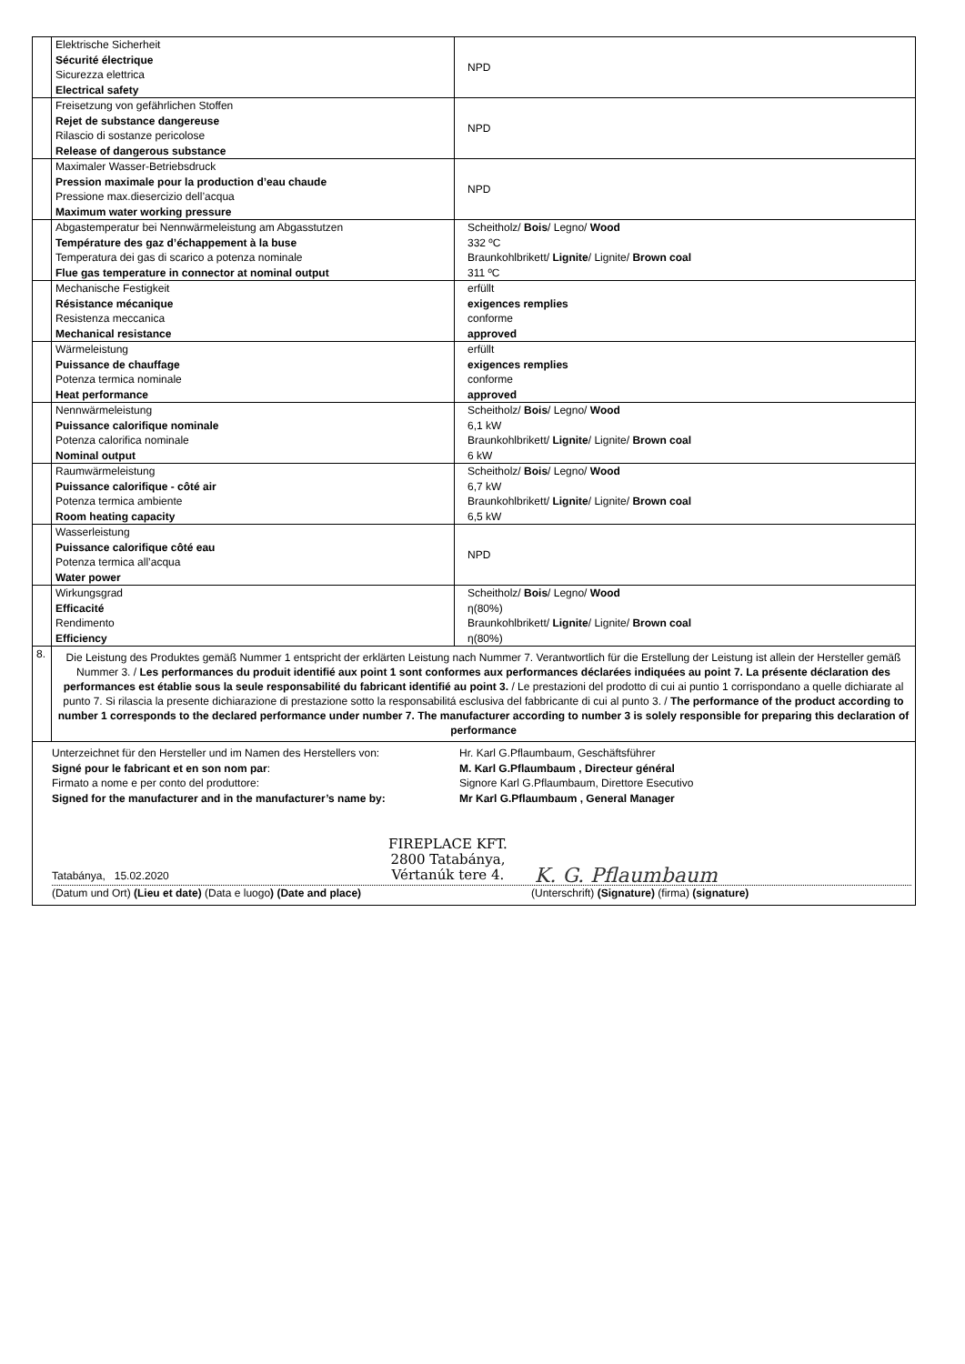| | Elektrische Sicherheit Sécurité électrique Sicurezza elettrica Electrical safety | NPD |
| | Freisetzung von gefährlichen Stoffen Rejet de substance dangereuse Rilascio di sostanze pericolose Release of dangerous substance | NPD |
| | Maximaler Wasser-Betriebsdruck Pression maximale pour la production d’eau chaude Pressione max.diesercizio dell’acqua Maximum water working pressure | NPD |
| | Abgastemperatur bei Nennwärmeleistung am Abgasstutzen Température des gaz d’échappement à la buse Temperatura dei gas di scarico a potenza nominale Flue gas temperature in connector at nominal output | Scheitholz/ Bois / Legno/ Wood 332 ºC Braunkohlbrikett/ Lignite / Lignite/ Brown coal 311 ºC |
| | Mechanische Festigkeit Résistance mécanique Resistenza meccanica Mechanical resistance | erfüllt exigences remplies conforme approved |
| | Wärmeleistung Puissance de chauffage Potenza termica nominale Heat performance | erfüllt exigences remplies conforme approved |
| | Nennwärmeleistung Puissance calorifique nominale Potenza calorifica nominale Nominal output | Scheitholz/ Bois / Legno/ Wood 6,1 kW Braunkohlbrikett/ Lignite / Lignite/ Brown coal 6 kW |
| | Raumwärmeleistung Puissance calorifique - côté air Potenza termica ambiente Room heating capacity | Scheitholz/ Bois / Legno/ Wood 6,7 kW Braunkohlbrikett/ Lignite / Lignite/ Brown coal 6,5 kW |
| | Wasserleistung Puissance calorifique côté eau Potenza termica all’acqua Water power | NPD |
| | Wirkungsgrad Efficacité Rendimento Efficiency | Scheitholz/ Bois / Legno/ Wood η(80%) Braunkohlbrikett/ Lignite / Lignite/ Brown coal η(80%) |
| 8. | Die Leistung des Produktes gemäß Nummer 1 entspricht der erklärten Leistung nach Nummer 7. Verantwortlich für die Erstellung der Leistung ist allein der Hersteller gemäß Nummer 3. / Les performances du produit identifié aux point 1 sont conformes aux performances déclarées indiquées au point 7. La présente déclaration des performances est établie sous la seule responsabilité du fabricant identifié au point 3. / Le prestazioni del prodotto di cui ai puntio 1 corrispondano a quelle dichiarate al punto 7. Si rilascia la presente dichiarazione di prestazione sotto la responsabilitá esclusiva del fabbricante di cui al punto 3. / The performance of the product according to number 1 corresponds to the declared performance under number 7. The manufacturer according to number 3 is solely responsible for preparing this declaration of performance | |
| Unterzeichnet für den Hersteller und im Namen des Herstellers von: Signé pour le fabricant et en son nom par : Firmato a nome e per conto del produttore: Signed for the manufacturer and in the manufacturer’s name by: Hr. Karl G.Pflaumbaum, Geschäftsführer M. Karl G.Pflaumbaum , Directeur général Signore Karl G.Pflaumbaum, Direttore Esecutivo Mr Karl G.Pflaumbaum , General Manager Tatabánya, 15.02.2020 FIREPLACE KFT. 2800 Tatabánya, Vértanúk tere 4. K. G. Pflaumbaum (Datum und Ort) (Lieu et date) (Data e luogo ) (Date and place) (Unterschrift) (Signature) (firma) (signature) | | |